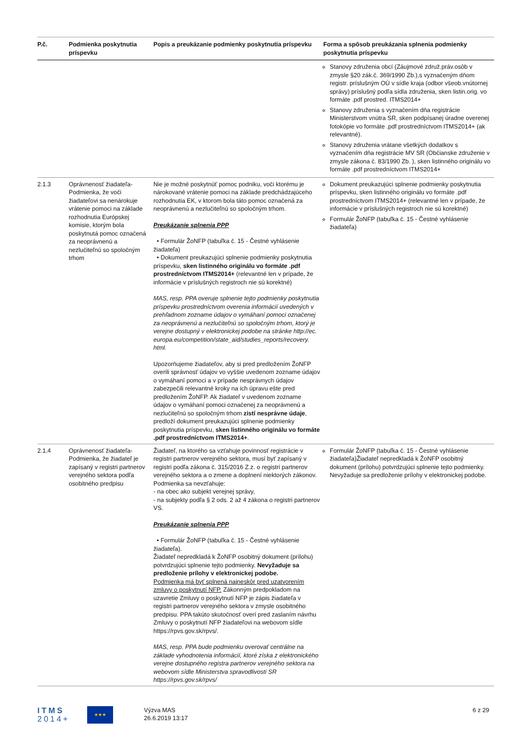| P.č. | Podmienka poskytnutia príspevku | Popis a preukázanie podmienky poskytnutia príspevku | Forma a spôsob preukázania splnenia podmienky poskytnutia príspevku |
| --- | --- | --- | --- |
| | | | Stanovy združenia obcí (Záujmové združ.práv.osôb v zmysle §20 zák.č. 369/1990 Zb.),s vyznačeným dňom registr. príslušným OÚ v sídle kraja (odbor všeob.vnútornej správy) príslušný podľa sídla združenia, sken listin.orig. vo formáte .pdf prostred. ITMS2014+ Stanovy združenia s vyznačením dňa registrácie Ministerstvom vnútra SR, sken podpísanej úradne overenej fotokópie vo formáte .pdf prostredníctvom ITMS2014+ (ak relevantné). Stanovy združenia vrátane všetkých dodatkov s vyznačením dňa registrácie MV SR (Občianske združenie v zmysle zákona č. 83/1990 Zb. ), sken listinného originálu vo formáte .pdf prostredníctvom ITMS2014+ |
| 2.1.3 | Oprávnenosť žiadateľa- Podmienka, že voči žiadateľovi sa nenárokuje vrátenie pomoci na základe rozhodnutia Európskej komisie, ktorým bola poskytnutá pomoc označená za neoprávnenú a nezlučiteľnú so spoločným trhom | Nie je možné poskytnúť pomoc podniku, voči ktorému je nárokované vrátenie pomoci na základe predchádzajúceho rozhodnutia EK, v ktorom bola táto pomoc označená za neoprávnenú a nezlučiteľnú so spoločným trhom. Preukázanie splnenia PPP • Formulár ŽoNFP (tabuľka č. 15 - Čestné vyhlásenie žiadateľa) • Dokument preukazujúci splnenie podmienky poskytnutia príspevku, sken listinného originálu vo formáte .pdf prostredníctvom ITMS2014+ (relevantné len v prípade, že informácie v príslušných registroch nie sú korektné) MAS, resp. PPA overuje splnenie tejto podmienky poskytnutia príspevku prostredníctvom overenia informácií uvedených v prehľadnom zozname údajov o vymáhaní pomoci označenej za neoprávnenú a nezlučiteľnú so spoločným trhom, ktorý je verejne dostupný v elektronickej podobe na stránke http://ec. europa.eu/competition/state_aid/studies_reports/recovery. html. Upozorňujeme žiadateľov, aby si pred predložením ŽoNFP overili správnosť údajov vo vyššie uvedenom zozname údajov o vymáhaní pomoci a v prípade nesprávnych údajov zabezpečili relevantné kroky na ich úpravu ešte pred predložením ŽoNFP. Ak žiadateľ v uvedenom zozname údajov o vymáhaní pomoci označenej za neoprávnenú a nezlučiteľnú so spoločným trhom zistí nesprávne údaje , predloží dokument preukazujúci splnenie podmienky poskytnutia príspevku, sken listinného originálu vo formáte .pdf prostredníctvom ITMS2014+ . | Dokument preukazujúci splnenie podmienky poskytnutia príspevku, sken listinného originálu vo formáte .pdf prostredníctvom ITMS2014+ (relevantné len v prípade, že informácie v príslušných registroch nie sú korektné) Formulár ŽoNFP (tabuľka č. 15 - Čestné vyhlásenie žiadateľa) |
| 2.1.4 | Oprávnenosť žiadateľa- Podmienka, že žiadateľ je zapísaný v registri partnerov verejného sektora podľa osobitného predpisu | Žiadateľ, na ktorého sa vzťahuje povinnosť registrácie v registri partnerov verejného sektora, musí byť zapísaný v registri podľa zákona č. 315/2016 Z.z. o registri partnerov verejného sektora a o zmene a doplnení niektorých zákonov. Podmienka sa nevzťahuje: - na obec ako subjekt verejnej správy, - na subjekty podľa § 2 ods. 2 až 4 zákona o registri partnerov VS. Preukázanie splnenia PPP • Formulár ŽoNFP (tabuľka č. 15 - Čestné vyhlásenie žiadateľa). Žiadateľ nepredkladá k ŽoNFP osobitný dokument (prílohu) potvrdzujúci splnenie tejto podmienky. Nevyžaduje sa predloženie prílohy v elektronickej podobe. Podmienka má byť splnená najneskôr pred uzatvorením zmluvy o poskytnutí NFP. Zákonným predpokladom na uzavretie Zmluvy o poskytnutí NFP je zápis žiadateľa v registri partnerov verejného sektora v zmysle osobitného predpisu. PPA takúto skutočnosť overí pred zaslaním návrhu Zmluvy o poskytnutí NFP žiadateľovi na webovom sídle https://rpvs.gov.sk/rpvs/. MAS, resp. PPA bude podmienku overovať centrálne na základe vyhodnotenia informácií, ktoré získa z elektronického verejne dostupného registra partnerov verejného sektora na webovom sídle Ministerstva spravodlivosti SR https://rpvs.gov.sk/rpvs/ | Formulár ŽoNFP (tabuľka č. 15 - Čestné vyhlásenie žiadateľa)Žiadateľ nepredkladá k ŽoNFP osobitný dokument (prílohu) potvrdzujúci splnenie tejto podmienky. Nevyžaduje sa predloženie prílohy v elektronickej podobe. |
ITMS
2014+
★★★
Výzva MAS
26.6.2019 13:17
6 z 29